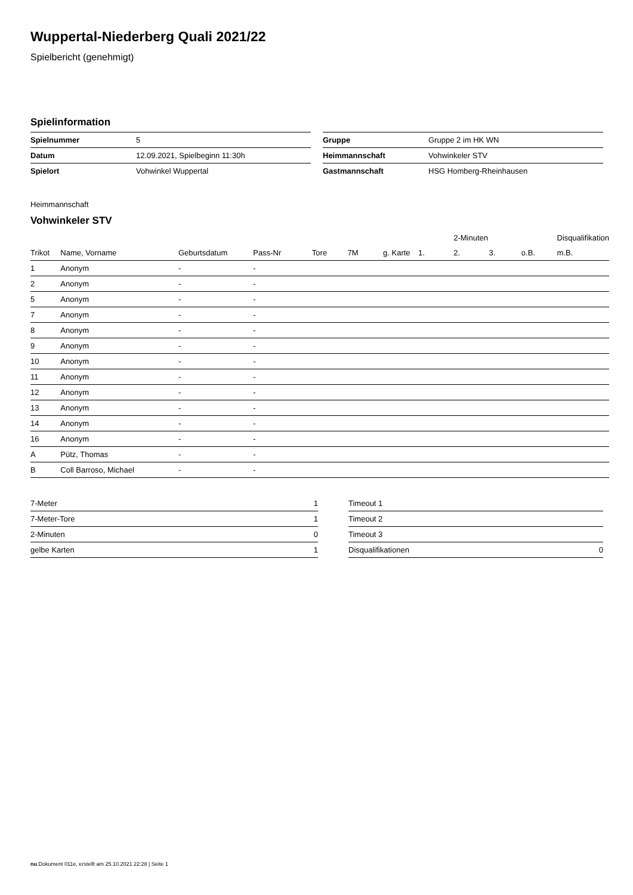Wuppertal-Niederberg Quali 2021/22
Spielbericht (genehmigt)
Spielinformation
| Spielnummer | 5 |
| Datum | 12.09.2021, Spielbeginn 11:30h |
| Spielort | Vohwinkel Wuppertal |
| Gruppe | Gruppe 2 im HK WN |
| Heimmannschaft | Vohwinkeler STV |
| Gastmannschaft | HSG Homberg-Rheinhausen |
Heimmannschaft
Vohwinkeler STV
| | | | | | | | | 2-Minuten | | | Disqualifikation |
| --- | --- | --- | --- | --- | --- | --- | --- | --- | --- | --- | --- |
| Trikot | Name, Vorname | Geburtsdatum | Pass-Nr | Tore | 7M | g. Karte | 1. | 2. | 3. | o.B. | m.B. |
| 1 | Anonym | - | - | | | | | | | | |
| 2 | Anonym | - | - | | | | | | | | |
| 5 | Anonym | - | - | | | | | | | | |
| 7 | Anonym | - | - | | | | | | | | |
| 8 | Anonym | - | - | | | | | | | | |
| 9 | Anonym | - | - | | | | | | | | |
| 10 | Anonym | - | - | | | | | | | | |
| 11 | Anonym | - | - | | | | | | | | |
| 12 | Anonym | - | - | | | | | | | | |
| 13 | Anonym | - | - | | | | | | | | |
| 14 | Anonym | - | - | | | | | | | | |
| 16 | Anonym | - | - | | | | | | | | |
| A | Pütz, Thomas | - | - | | | | | | | | |
| B | Coll Barroso, Michael | - | - | | | | | | | | |
| 7-Meter | 1 |
| 7-Meter-Tore | 1 |
| 2-Minuten | 0 |
| gelbe Karten | 1 |
| Timeout 1 | |
| Timeout 2 | |
| Timeout 3 | |
| Disqualifikationen | 0 |
nu.Dokument 011e, erstellt am 25.10.2021 22:28 | Seite 1